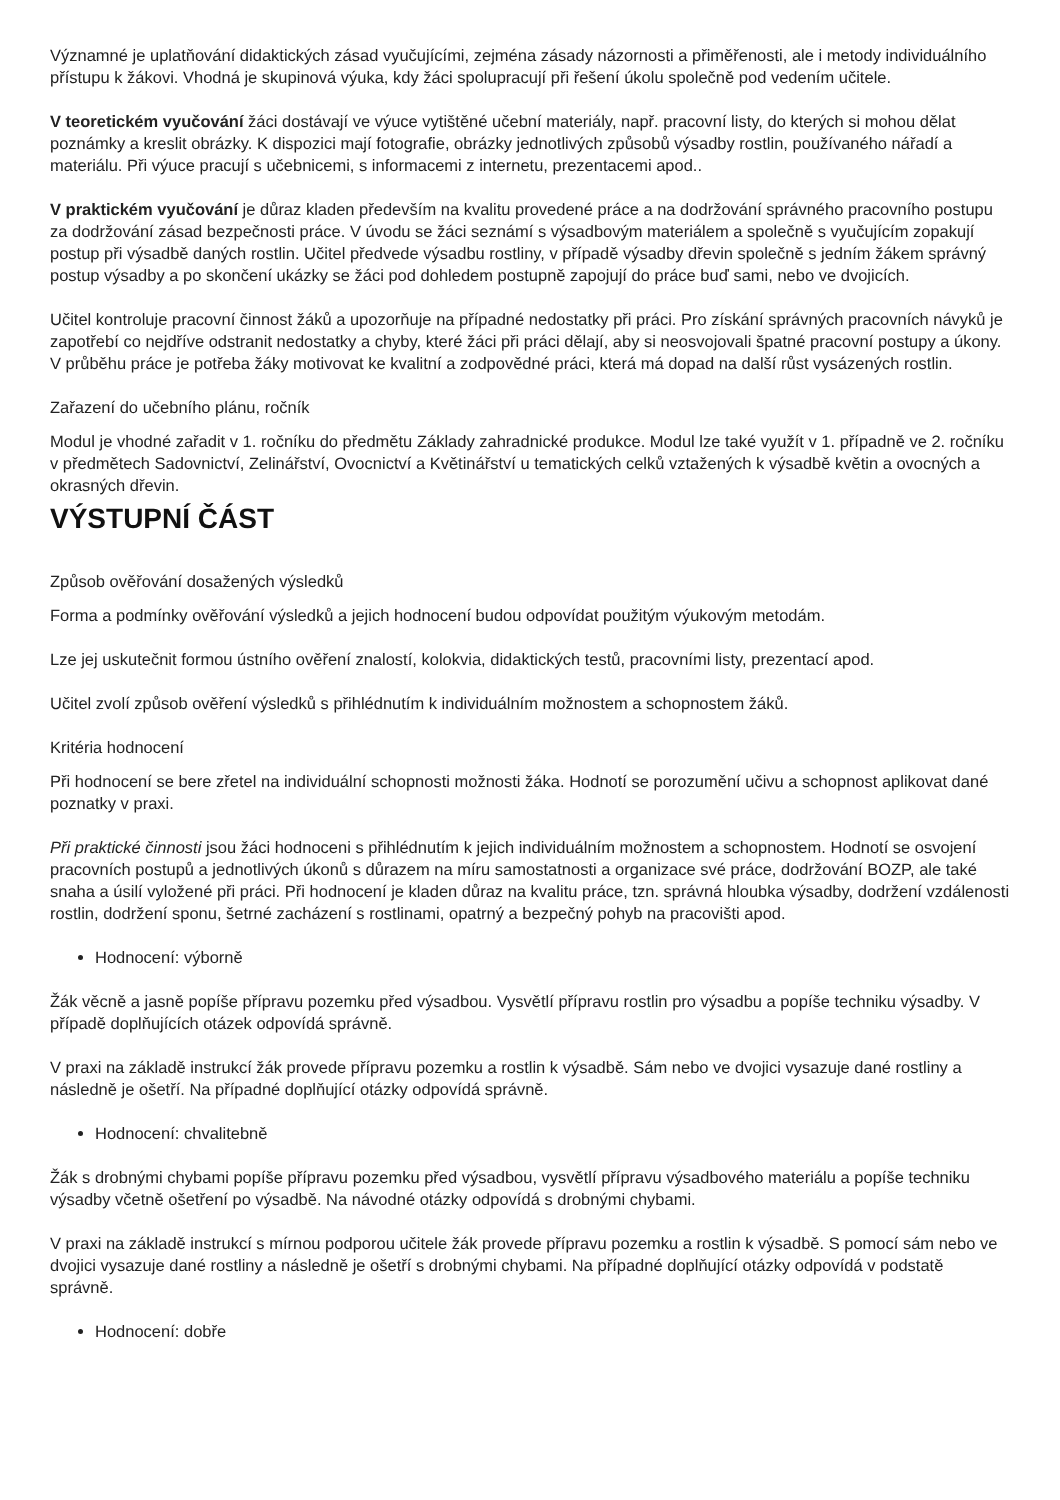Významné je uplatňování didaktických zásad vyučujícími, zejména zásady názornosti a přiměřenosti, ale i metody individuálního přístupu k žákovi. Vhodná je skupinová výuka, kdy žáci spolupracují při řešení úkolu společně pod vedením učitele.
V teoretickém vyučování žáci dostávají ve výuce vytištěné učební materiály, např. pracovní listy, do kterých si mohou dělat poznámky a kreslit obrázky. K dispozici mají fotografie, obrázky jednotlivých způsobů výsadby rostlin, používaného nářadí a materiálu. Při výuce pracují s učebnicemi, s informacemi z internetu, prezentacemi apod..
V praktickém vyučování je důraz kladen především na kvalitu provedené práce a na dodržování správného pracovního postupu za dodržování zásad bezpečnosti práce. V úvodu se žáci seznámí s výsadbovým materiálem a společně s vyučujícím zopakují postup při výsadbě daných rostlin. Učitel předvede výsadbu rostliny, v případě výsadby dřevin společně s jedním žákem správný postup výsadby a po skončení ukázky se žáci pod dohledem postupně zapojují do práce buď sami, nebo ve dvojicích.
Učitel kontroluje pracovní činnost žáků a upozorňuje na případné nedostatky při práci. Pro získání správných pracovních návyků je zapotřebí co nejdříve odstranit nedostatky a chyby, které žáci při práci dělají, aby si neosvojovali špatné pracovní postupy a úkony. V průběhu práce je potřeba žáky motivovat ke kvalitní a zodpovědné práci, která má dopad na další růst vysázených rostlin.
Zařazení do učebního plánu, ročník
Modul je vhodné zařadit v 1. ročníku do předmětu Základy zahradnické produkce. Modul lze také využít v 1. případně ve 2. ročníku v předmětech Sadovnictví, Zelinářství, Ovocnictví a Květinářství u tematických celků vztažených k výsadbě květin a ovocných a okrasných dřevin.
VÝSTUPNÍ ČÁST
Způsob ověřování dosažených výsledků
Forma a podmínky ověřování výsledků a jejich hodnocení budou odpovídat použitým výukovým metodám.
Lze jej uskutečnit formou ústního ověření znalostí, kolokvia, didaktických testů, pracovními listy, prezentací apod.
Učitel zvolí způsob ověření výsledků s přihlédnutím k individuálním možnostem a schopnostem žáků.
Kritéria hodnocení
Při hodnocení se bere zřetel na individuální schopnosti možnosti žáka. Hodnotí se porozumění učivu a schopnost aplikovat dané poznatky v praxi.
Při praktické činnosti jsou žáci hodnoceni s přihlédnutím k jejich individuálním možnostem a schopnostem. Hodnotí se osvojení pracovních postupů a jednotlivých úkonů s důrazem na míru samostatnosti a organizace své práce, dodržování BOZP, ale také snaha a úsilí vyložené při práci. Při hodnocení je kladen důraz na kvalitu práce, tzn. správná hloubka výsadby, dodržení vzdálenosti rostlin, dodržení sponu, šetrné zacházení s rostlinami, opatrný a bezpečný pohyb na pracovišti apod.
Hodnocení: výborně
Žák věcně a jasně popíše přípravu pozemku před výsadbou. Vysvětlí přípravu rostlin pro výsadbu a popíše techniku výsadby. V případě doplňujících otázek odpovídá správně.
V praxi na základě instrukcí žák provede přípravu pozemku a rostlin k výsadbě. Sám nebo ve dvojici vysazuje dané rostliny a následně je ošetří. Na případné doplňující otázky odpovídá správně.
Hodnocení: chvalitebně
Žák s drobnými chybami popíše přípravu pozemku před výsadbou, vysvětlí přípravu výsadbového materiálu a popíše techniku výsadby včetně ošetření po výsadbě. Na návodné otázky odpovídá s drobnými chybami.
V praxi na základě instrukcí s mírnou podporou učitele žák provede přípravu pozemku a rostlin k výsadbě. S pomocí sám nebo ve dvojici vysazuje dané rostliny a následně je ošetří s drobnými chybami. Na případné doplňující otázky odpovídá v podstatě správně.
Hodnocení: dobře